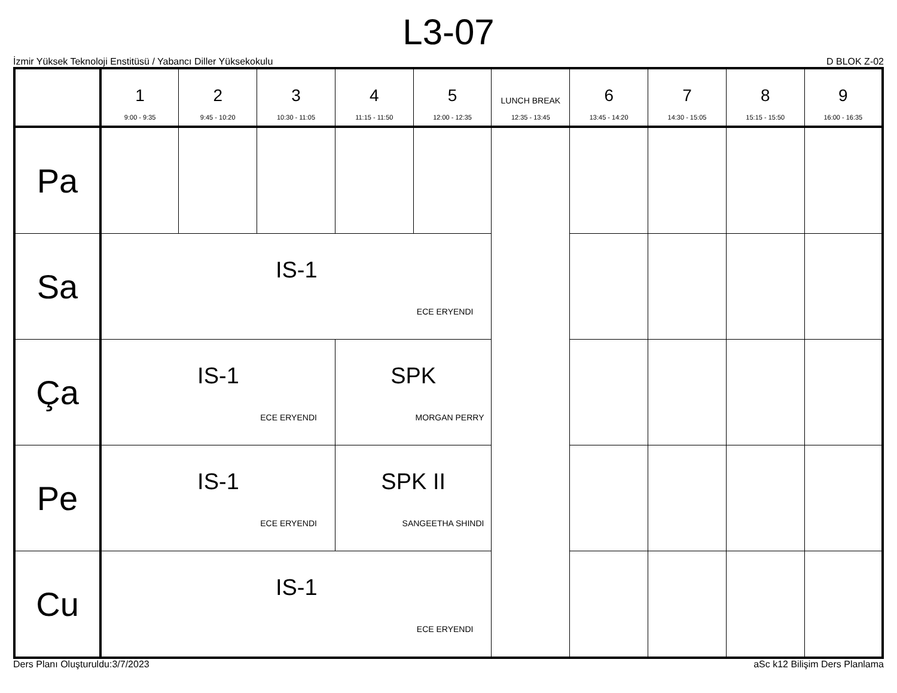L3-07
İzmir Yüksek Teknoloji Enstitüsü / Yabancı Diller Yüksekokulu D BLOK Z-02
| | 1 9:00 - 9:35 | 2 9:45 - 10:20 | 3 10:30 - 11:05 | 4 11:15 - 11:50 | 5 12:00 - 12:35 | LUNCH BREAK 12:35 - 13:45 | 6 13:45 - 14:20 | 7 14:30 - 15:05 | 8 15:15 - 15:50 | 9 16:00 - 16:35 |
| --- | --- | --- | --- | --- | --- | --- | --- | --- | --- | --- |
| Pa | | | | | | | | | | |
| Sa | IS-1 ECE ERYENDI | | | | | | | | | |
| Ça | IS-1 ECE ERYENDI | | | SPK MORGAN PERRY | | | | | | |
| Pe | IS-1 ECE ERYENDI | | | SPK II SANGEETHA SHINDI | | | | | | |
| Cu | IS-1 ECE ERYENDI | | | | | | | | | |
Ders Planı Oluşturuldu:3/7/2023 aSc k12 Bilişim Ders Planlama